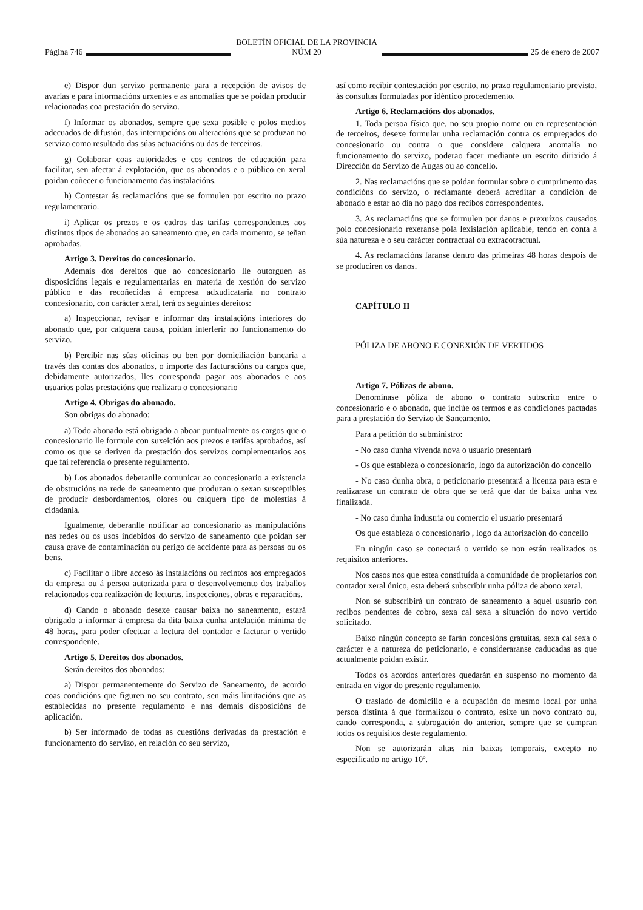Página 746
BOLETÍN OFICIAL DE LA PROVINCIA NÚM 20
25 de enero de 2007
e) Dispor dun servizo permanente para a recepción de avisos de avarías e para informacións urxentes e as anomalías que se poidan producir relacionadas coa prestación do servizo.
f) Informar os abonados, sempre que sexa posible e polos medios adecuados de difusión, das interrupcións ou alteracións que se produzan no servizo como resultado das súas actuacións ou das de terceiros.
g) Colaborar coas autoridades e cos centros de educación para facilitar, sen afectar á explotación, que os abonados e o público en xeral poidan coñecer o funcionamento das instalacións.
h) Contestar ás reclamacións que se formulen por escrito no prazo regulamentario.
i) Aplicar os prezos e os cadros das tarifas correspondentes aos distintos tipos de abonados ao saneamento que, en cada momento, se teñan aprobadas.
Artigo 3. Dereitos do concesionario.
Ademais dos dereitos que ao concesionario lle outorguen as disposicións legais e regulamentarias en materia de xestión do servizo público e das recoñecidas á empresa adxudicataria no contrato concesionario, con carácter xeral, terá os seguintes dereitos:
a) Inspeccionar, revisar e informar das instalacións interiores do abonado que, por calquera causa, poidan interferir no funcionamento do servizo.
b) Percibir nas súas oficinas ou ben por domiciliación bancaria a través das contas dos abonados, o importe das facturacións ou cargos que, debidamente autorizados, lles corresponda pagar aos abonados e aos usuarios polas prestacións que realizara o concesionario
Artigo 4. Obrigas do abonado.
Son obrigas do abonado:
a) Todo abonado está obrigado a aboar puntualmente os cargos que o concesionario lle formule con suxeición aos prezos e tarifas aprobados, así como os que se deriven da prestación dos servizos complementarios aos que fai referencia o presente regulamento.
b) Los abonados deberanlle comunicar ao concesionario a existencia de obstrucións na rede de saneamento que produzan o sexan susceptibles de producir desbordamentos, olores ou calquera tipo de molestias á cidadanía.
Igualmente, deberanlle notificar ao concesionario as manipulacións nas redes ou os usos indebidos do servizo de saneamento que poidan ser causa grave de contaminación ou perigo de accidente para as persoas ou os bens.
c) Facilitar o libre acceso ás instalacións ou recintos aos empregados da empresa ou á persoa autorizada para o desenvolvemento dos traballos relacionados coa realización de lecturas, inspecciones, obras e reparacións.
d) Cando o abonado desexe causar baixa no saneamento, estará obrigado a informar á empresa da dita baixa cunha antelación mínima de 48 horas, para poder efectuar a lectura del contador e facturar o vertido correspondente.
Artigo 5. Dereitos dos abonados.
Serán dereitos dos abonados:
a) Dispor permanentemente do Servizo de Saneamento, de acordo coas condicións que figuren no seu contrato, sen máis limitacións que as establecidas no presente regulamento e nas demais disposicións de aplicación.
b) Ser informado de todas as cuestións derivadas da prestación e funcionamento do servizo, en relación co seu servizo,
así como recibir contestación por escrito, no prazo regulamentario previsto, ás consultas formuladas por idéntico procedemento.
Artigo 6. Reclamacións dos abonados.
1. Toda persoa física que, no seu propio nome ou en representación de terceiros, desexe formular unha reclamación contra os empregados do concesionario ou contra o que considere calquera anomalía no funcionamento do servizo, poderao facer mediante un escrito dirixido á Dirección do Servizo de Augas ou ao concello.
2. Nas reclamacións que se poidan formular sobre o cumprimento das condicións do servizo, o reclamante deberá acreditar a condición de abonado e estar ao día no pago dos recibos correspondentes.
3. As reclamacións que se formulen por danos e prexuízos causados polo concesionario rexeranse pola lexislación aplicable, tendo en conta a súa natureza e o seu carácter contractual ou extracotractual.
4. As reclamacións faranse dentro das primeiras 48 horas despois de se produciren os danos.
CAPÍTULO II
PÓLIZA DE ABONO E CONEXIÓN DE VERTIDOS
Artigo 7. Pólizas de abono.
Denomínase póliza de abono o contrato subscrito entre o concesionario e o abonado, que inclúe os termos e as condiciones pactadas para a prestación do Servizo de Saneamento.
Para a petición do subministro:
- No caso dunha vivenda nova o usuario presentará
- Os que estableza o concesionario, logo da autorización do concello
- No caso dunha obra, o peticionario presentará a licenza para esta e realizarase un contrato de obra que se terá que dar de baixa unha vez finalizada.
- No caso dunha industria ou comercio el usuario presentará
Os que estableza o concesionario , logo da autorización do concello
En ningún caso se conectará o vertido se non están realizados os requisitos anteriores.
Nos casos nos que estea constituída a comunidade de propietarios con contador xeral único, esta deberá subscribir unha póliza de abono xeral.
Non se subscribirá un contrato de saneamento a aquel usuario con recibos pendentes de cobro, sexa cal sexa a situación do novo vertido solicitado.
Baixo ningún concepto se farán concesións gratuítas, sexa cal sexa o carácter e a natureza do peticionario, e consideraranse caducadas as que actualmente poidan existir.
Todos os acordos anteriores quedarán en suspenso no momento da entrada en vigor do presente regulamento.
O traslado de domicilio e a ocupación do mesmo local por unha persoa distinta á que formalizou o contrato, esixe un novo contrato ou, cando corresponda, a subrogación do anterior, sempre que se cumpran todos os requisitos deste regulamento.
Non se autorizarán altas nin baixas temporais, excepto no especificado no artigo 10º.